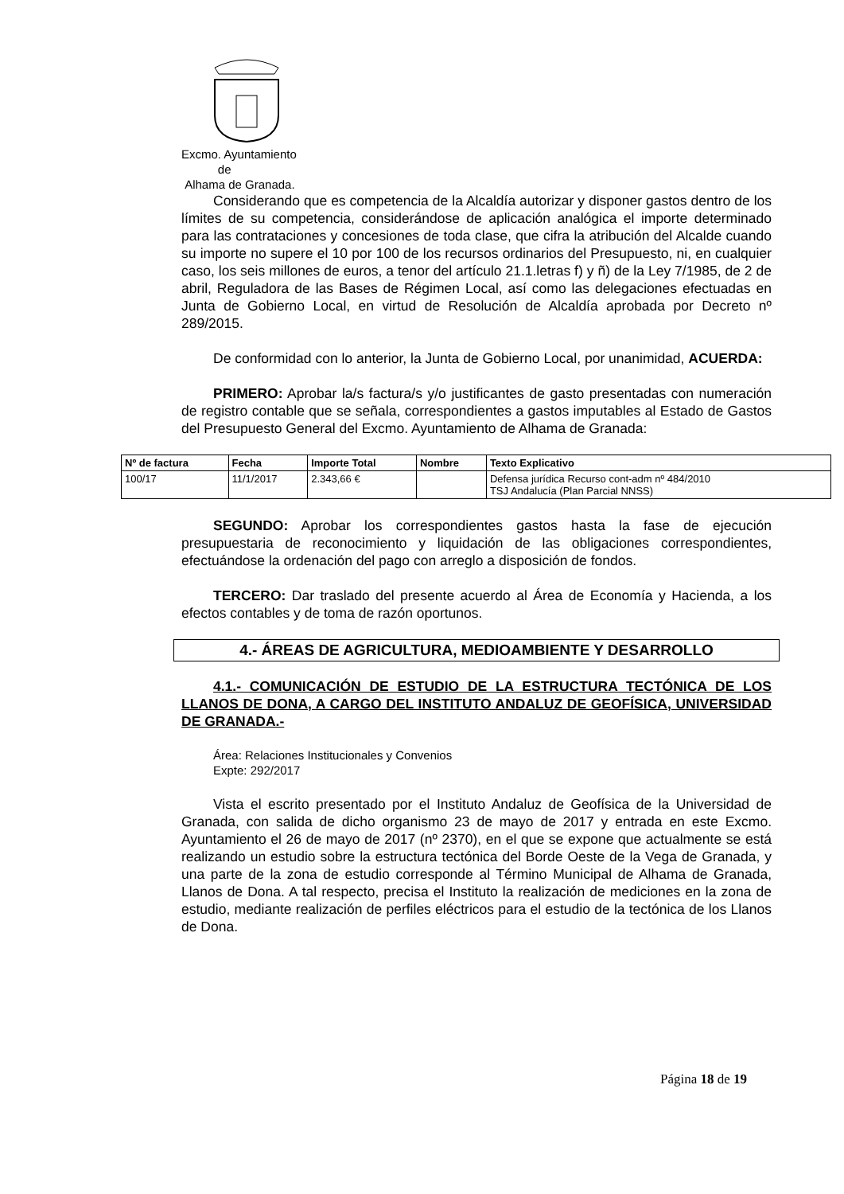Excmo. Ayuntamiento
de
Alhama de Granada.
Considerando que es competencia de la Alcaldía autorizar y disponer gastos dentro de los límites de su competencia, considerándose de aplicación analógica el importe determinado para las contrataciones y concesiones de toda clase, que cifra la atribución del Alcalde cuando su importe no supere el 10 por 100 de los recursos ordinarios del Presupuesto, ni, en cualquier caso, los seis millones de euros, a tenor del artículo 21.1.letras f) y ñ) de la Ley 7/1985, de 2 de abril, Reguladora de las Bases de Régimen Local, así como las delegaciones efectuadas en Junta de Gobierno Local, en virtud de Resolución de Alcaldía aprobada por Decreto nº 289/2015.
De conformidad con lo anterior, la Junta de Gobierno Local, por unanimidad, ACUERDA:
PRIMERO: Aprobar la/s factura/s y/o justificantes de gasto presentadas con numeración de registro contable que se señala, correspondientes a gastos imputables al Estado de Gastos del Presupuesto General del Excmo. Ayuntamiento de Alhama de Granada:
| Nº de factura | Fecha | Importe Total | Nombre | Texto Explicativo |
| --- | --- | --- | --- | --- |
| 100/17 | 11/1/2017 | 2.343,66 € | | Defensa jurídica Recurso cont-adm nº 484/2010 TSJ Andalucía (Plan Parcial NNSS) |
SEGUNDO: Aprobar los correspondientes gastos hasta la fase de ejecución presupuestaria de reconocimiento y liquidación de las obligaciones correspondientes, efectuándose la ordenación del pago con arreglo a disposición de fondos.
TERCERO: Dar traslado del presente acuerdo al Área de Economía y Hacienda, a los efectos contables y de toma de razón oportunos.
4.- ÁREAS DE AGRICULTURA, MEDIOAMBIENTE Y DESARROLLO
4.1.- COMUNICACIÓN DE ESTUDIO DE LA ESTRUCTURA TECTÓNICA DE LOS LLANOS DE DONA, A CARGO DEL INSTITUTO ANDALUZ DE GEOFÍSICA, UNIVERSIDAD DE GRANADA.-
Área: Relaciones Institucionales y Convenios
Expte: 292/2017
Vista el escrito presentado por el Instituto Andaluz de Geofísica de la Universidad de Granada, con salida de dicho organismo 23 de mayo de 2017 y entrada en este Excmo. Ayuntamiento el 26 de mayo de 2017 (nº 2370), en el que se expone que actualmente se está realizando un estudio sobre la estructura tectónica del Borde Oeste de la Vega de Granada, y una parte de la zona de estudio corresponde al Término Municipal de Alhama de Granada, Llanos de Dona. A tal respecto, precisa el Instituto la realización de mediciones en la zona de estudio, mediante realización de perfiles eléctricos para el estudio de la tectónica de los Llanos de Dona.
Página 18 de 19